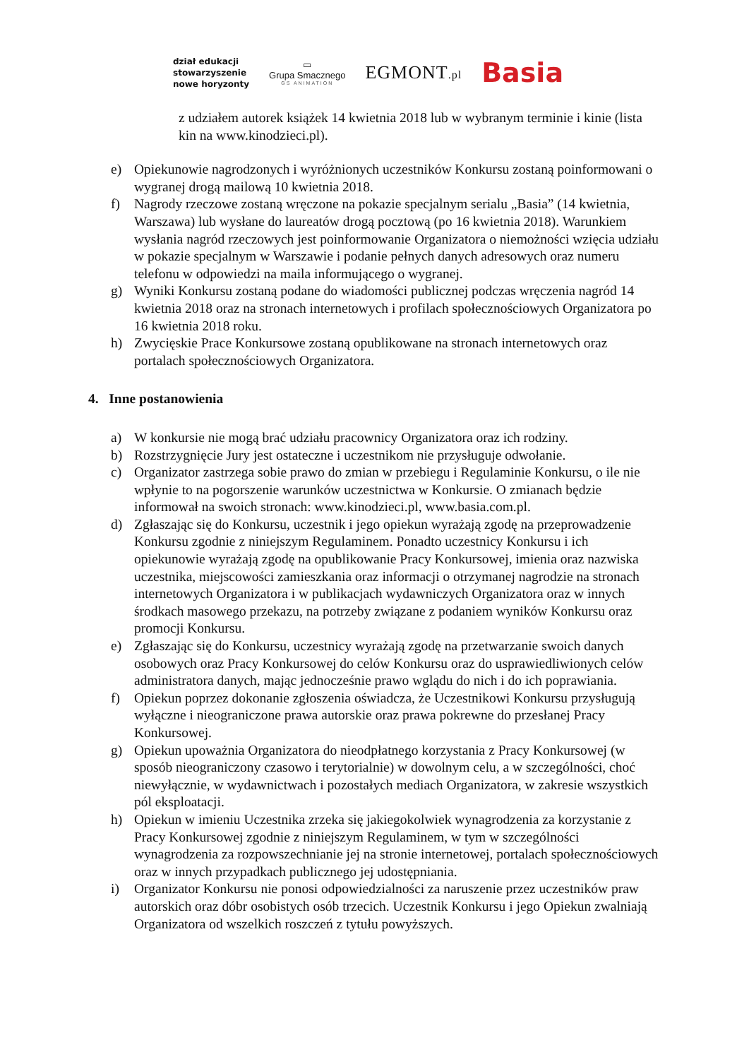dział edukacji
stowarzyszenie
nowe horyzonty
▭
Grupa Smacznego
GS ANIMATION
EGMONT.pl
Basia
z udziałem autorek książek 14 kwietnia 2018 lub w wybranym terminie i kinie (lista kin na www.kinodzieci.pl).
e) Opiekunowie nagrodzonych i wyróżnionych uczestników Konkursu zostaną poinformowani o wygranej drogą mailową 10 kwietnia 2018.
f) Nagrody rzeczowe zostaną wręczone na pokazie specjalnym serialu „Basia” (14 kwietnia, Warszawa) lub wysłane do laureatów drogą pocztową (po 16 kwietnia 2018). Warunkiem wysłania nagród rzeczowych jest poinformowanie Organizatora o niemożności wzięcia udziału w pokazie specjalnym w Warszawie i podanie pełnych danych adresowych oraz numeru telefonu w odpowiedzi na maila informującego o wygranej.
g) Wyniki Konkursu zostaną podane do wiadomości publicznej podczas wręczenia nagród 14 kwietnia 2018 oraz na stronach internetowych i profilach społecznościowych Organizatora po 16 kwietnia 2018 roku.
h) Zwycięskie Prace Konkursowe zostaną opublikowane na stronach internetowych oraz portalach społecznościowych Organizatora.
4. Inne postanowienia
a) W konkursie nie mogą brać udziału pracownicy Organizatora oraz ich rodziny.
b) Rozstrzygnięcie Jury jest ostateczne i uczestnikom nie przysługuje odwołanie.
c) Organizator zastrzega sobie prawo do zmian w przebiegu i Regulaminie Konkursu, o ile nie wpłynie to na pogorszenie warunków uczestnictwa w Konkursie. O zmianach będzie informował na swoich stronach: www.kinodzieci.pl, www.basia.com.pl.
d) Zgłaszając się do Konkursu, uczestnik i jego opiekun wyrażają zgodę na przeprowadzenie Konkursu zgodnie z niniejszym Regulaminem. Ponadto uczestnicy Konkursu i ich opiekunowie wyrażają zgodę na opublikowanie Pracy Konkursowej, imienia oraz nazwiska uczestnika, miejscowości zamieszkania oraz informacji o otrzymanej nagrodzie na stronach internetowych Organizatora i w publikacjach wydawniczych Organizatora oraz w innych środkach masowego przekazu, na potrzeby związane z podaniem wyników Konkursu oraz promocji Konkursu.
e) Zgłaszając się do Konkursu, uczestnicy wyrażają zgodę na przetwarzanie swoich danych osobowych oraz Pracy Konkursowej do celów Konkursu oraz do usprawiedliwionych celów administratora danych, mając jednocześnie prawo wglądu do nich i do ich poprawiania.
f) Opiekun poprzez dokonanie zgłoszenia oświadcza, że Uczestnikowi Konkursu przysługują wyłączne i nieograniczone prawa autorskie oraz prawa pokrewne do przesłanej Pracy Konkursowej.
g) Opiekun upoważnia Organizatora do nieodpłatnego korzystania z Pracy Konkursowej (w sposób nieograniczony czasowo i terytorialnie) w dowolnym celu, a w szczególności, choć niewyłącznie, w wydawnictwach i pozostałych mediach Organizatora, w zakresie wszystkich pól eksploatacji.
h) Opiekun w imieniu Uczestnika zrzeka się jakiegokolwiek wynagrodzenia za korzystanie z Pracy Konkursowej zgodnie z niniejszym Regulaminem, w tym w szczególności wynagrodzenia za rozpowszechnianie jej na stronie internetowej, portalach społecznościowych oraz w innych przypadkach publicznego jej udostępniania.
i) Organizator Konkursu nie ponosi odpowiedzialności za naruszenie przez uczestników praw autorskich oraz dóbr osobistych osób trzecich. Uczestnik Konkursu i jego Opiekun zwalniają Organizatora od wszelkich roszczeń z tytułu powyższych.